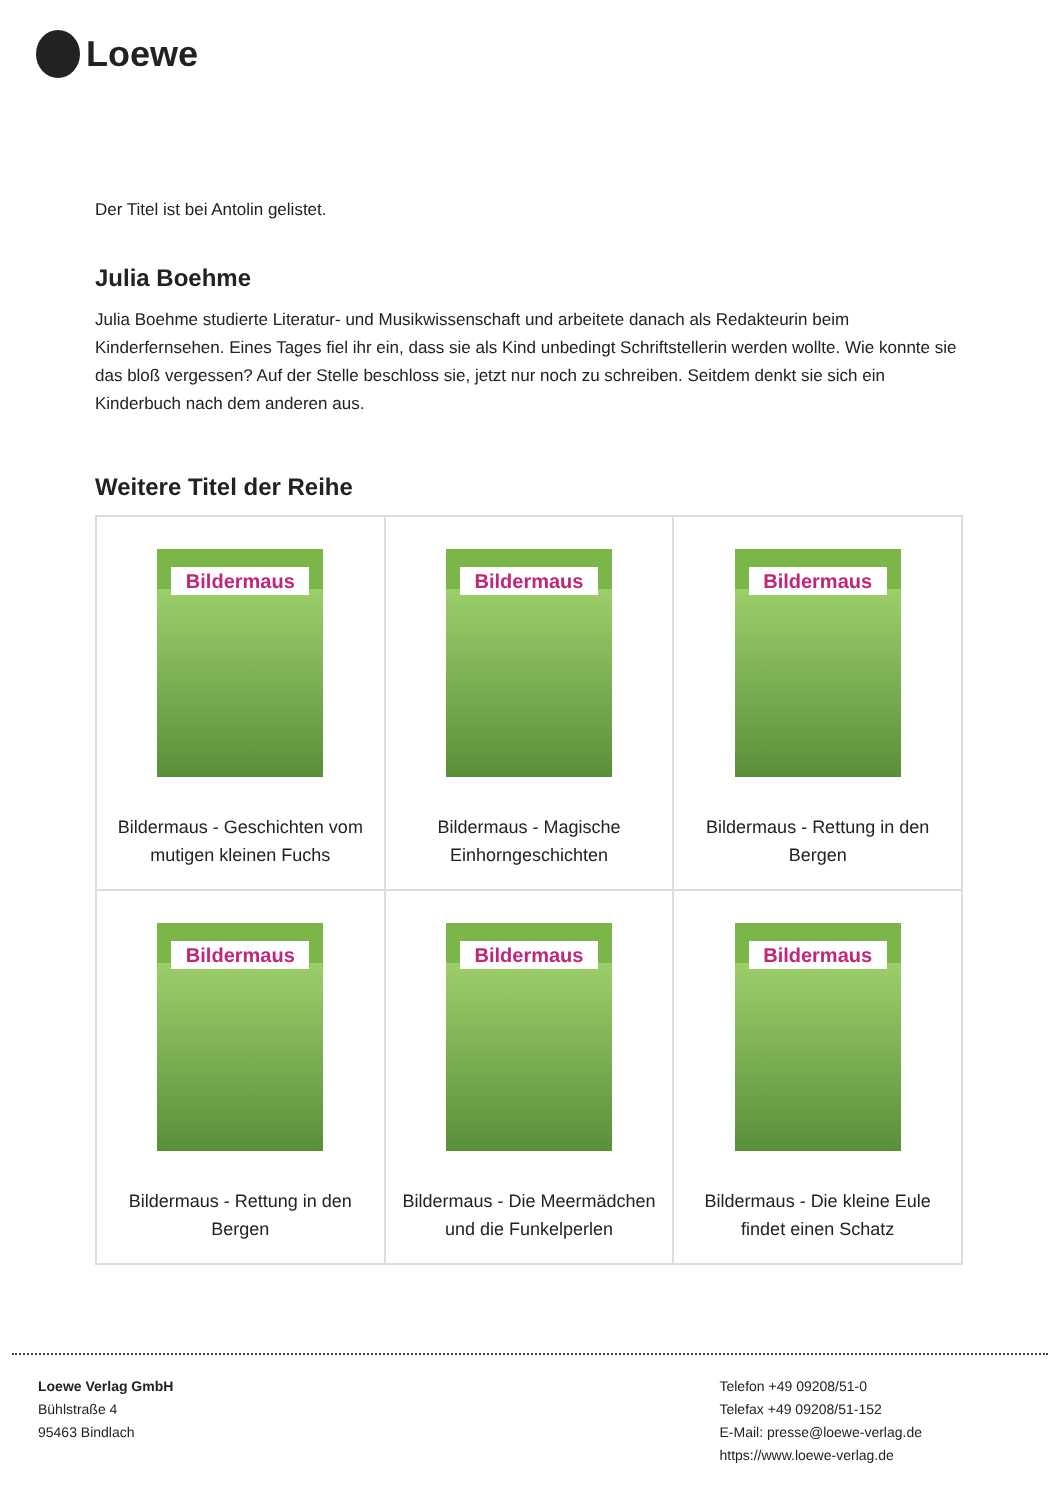Loewe
Der Titel ist bei Antolin gelistet.
Julia Boehme
Julia Boehme studierte Literatur- und Musikwissenschaft und arbeitete danach als Redakteurin beim Kinderfernsehen. Eines Tages fiel ihr ein, dass sie als Kind unbedingt Schriftstellerin werden wollte. Wie konnte sie das bloß vergessen? Auf der Stelle beschloss sie, jetzt nur noch zu schreiben. Seitdem denkt sie sich ein Kinderbuch nach dem anderen aus.
Weitere Titel der Reihe
| Bildermaus Bildermaus - Geschichten vom mutigen kleinen Fuchs | Bildermaus Bildermaus - Magische Einhorngeschichten | Bildermaus Bildermaus - Rettung in den Bergen |
| Bildermaus Bildermaus - Rettung in den Bergen | Bildermaus Bildermaus - Die Meermädchen und die Funkelperlen | Bildermaus Bildermaus - Die kleine Eule findet einen Schatz |
Loewe Verlag GmbH
Bühlstraße 4
95463 Bindlach
Telefon +49 09208/51-0
Telefax +49 09208/51-152
E-Mail: presse@loewe-verlag.de
https://www.loewe-verlag.de